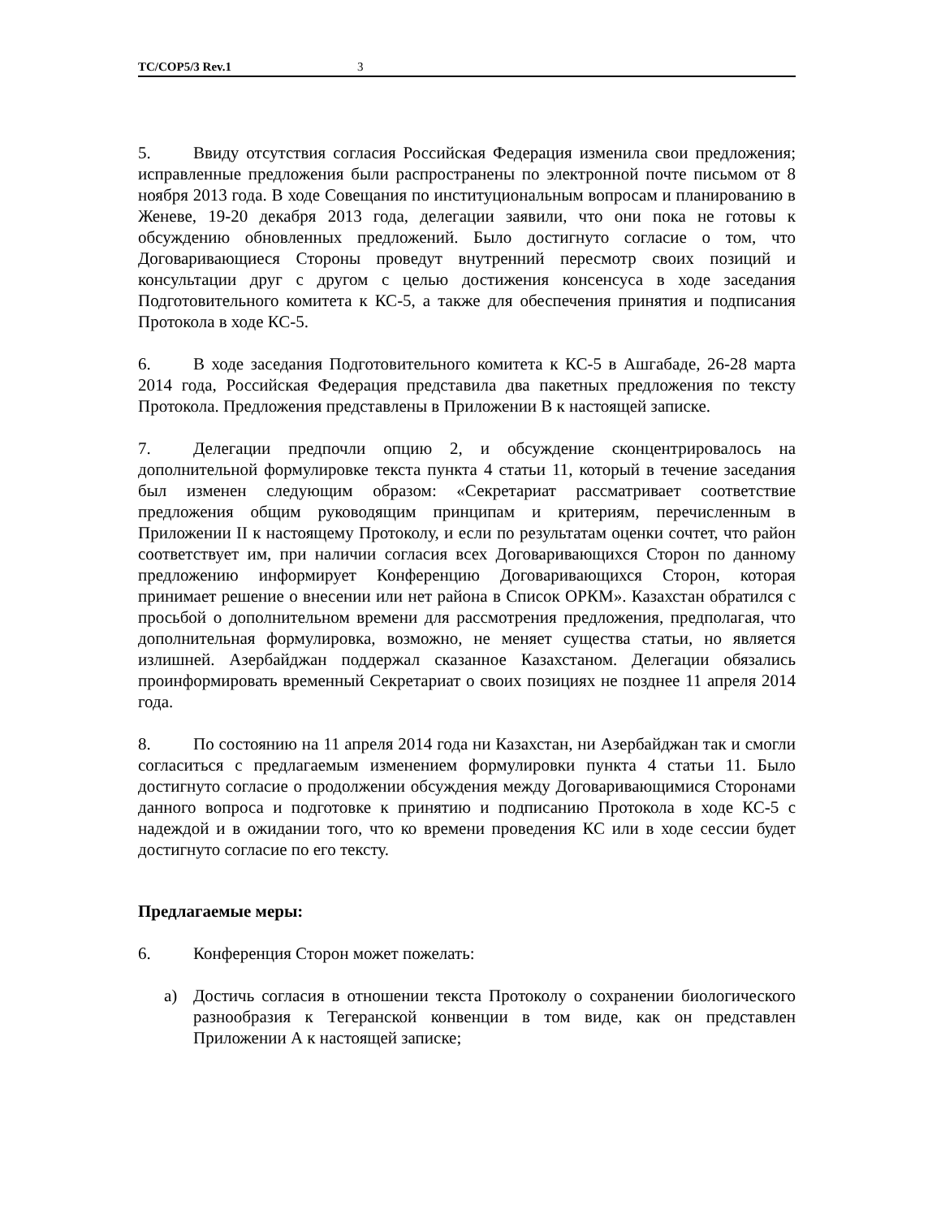TC/COP5/3 Rev.1 3
5. Ввиду отсутствия согласия Российская Федерация изменила свои предложения; исправленные предложения были распространены по электронной почте письмом от 8 ноября 2013 года. В ходе Совещания по институциональным вопросам и планированию в Женеве, 19-20 декабря 2013 года, делегации заявили, что они пока не готовы к обсуждению обновленных предложений. Было достигнуто согласие о том, что Договаривающиеся Стороны проведут внутренний пересмотр своих позиций и консультации друг с другом с целью достижения консенсуса в ходе заседания Подготовительного комитета к КС-5, а также для обеспечения принятия и подписания Протокола в ходе КС-5.
6. В ходе заседания Подготовительного комитета к КС-5 в Ашгабаде, 26-28 марта 2014 года, Российская Федерация представила два пакетных предложения по тексту Протокола. Предложения представлены в Приложении B к настоящей записке.
7. Делегации предпочли опцию 2, и обсуждение сконцентрировалось на дополнительной формулировке текста пункта 4 статьи 11, который в течение заседания был изменен следующим образом: «Секретариат рассматривает соответствие предложения общим руководящим принципам и критериям, перечисленным в Приложении II к настоящему Протоколу, и если по результатам оценки сочтет, что район соответствует им, при наличии согласия всех Договаривающихся Сторон по данному предложению информирует Конференцию Договаривающихся Сторон, которая принимает решение о внесении или нет района в Список ОРКМ». Казахстан обратился с просьбой о дополнительном времени для рассмотрения предложения, предполагая, что дополнительная формулировка, возможно, не меняет существа статьи, но является излишней. Азербайджан поддержал сказанное Казахстаном. Делегации обязались проинформировать временный Секретариат о своих позициях не позднее 11 апреля 2014 года.
8. По состоянию на 11 апреля 2014 года ни Казахстан, ни Азербайджан так и смогли согласиться с предлагаемым изменением формулировки пункта 4 статьи 11. Было достигнуто согласие о продолжении обсуждения между Договаривающимися Сторонами данного вопроса и подготовке к принятию и подписанию Протокола в ходе КС-5 с надеждой и в ожидании того, что ко времени проведения КС или в ходе сессии будет достигнуто согласие по его тексту.
Предлагаемые меры:
6. Конференция Сторон может пожелать:
a) Достичь согласия в отношении текста Протоколу о сохранении биологического разнообразия к Тегеранской конвенции в том виде, как он представлен Приложении А к настоящей записке;